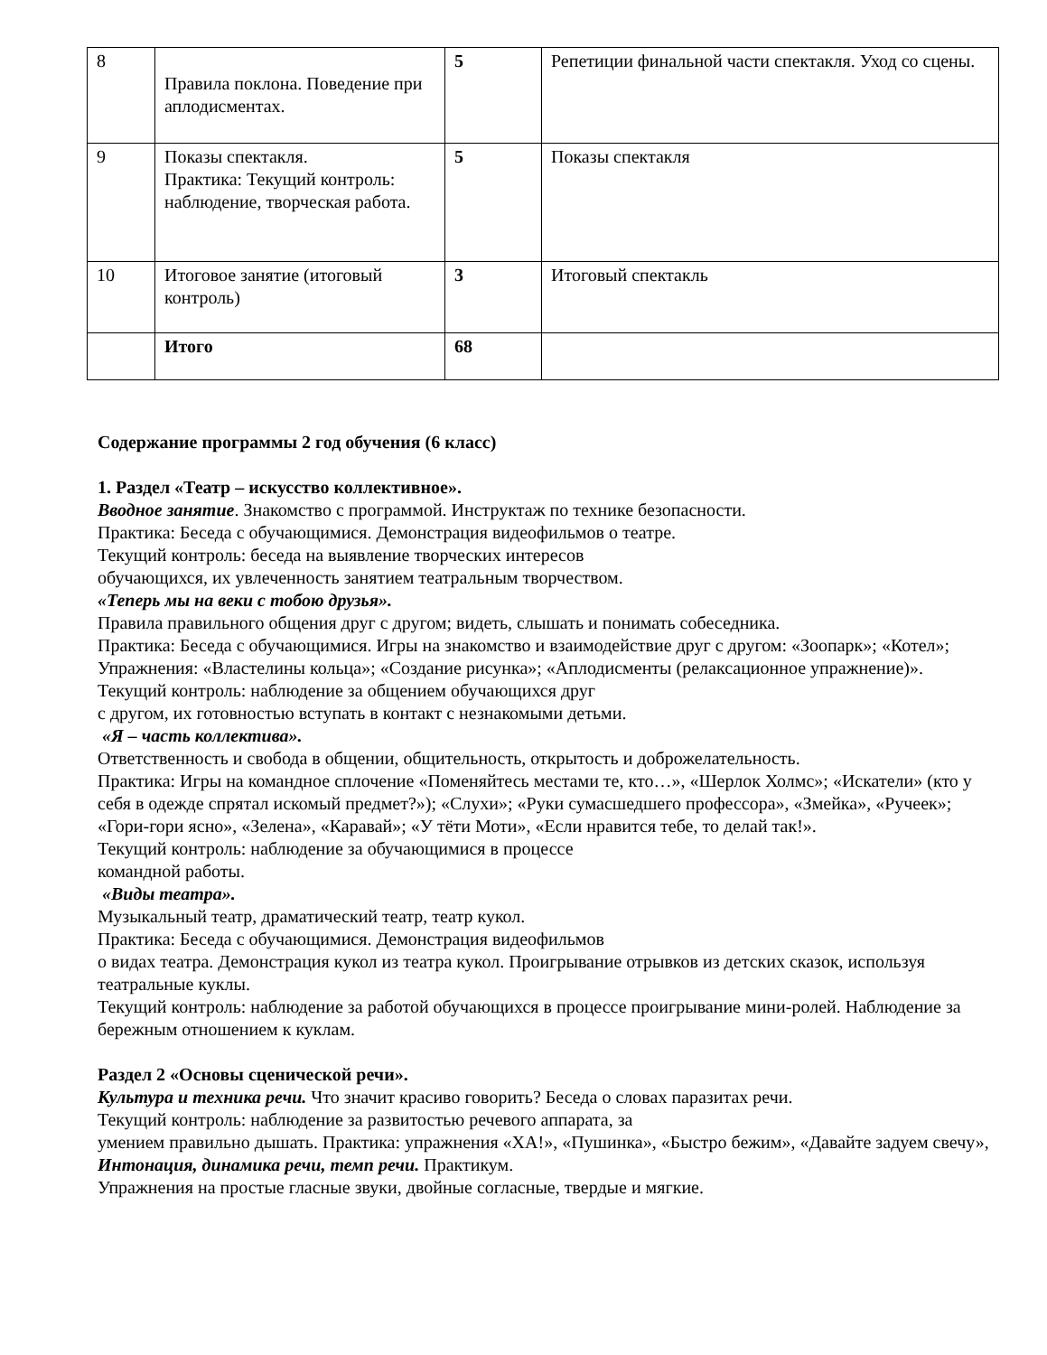| 8 | Правила поклона. Поведение при аплодисментах. | 5 | Репетиции финальной части спектакля. Уход со сцены. |
| 9 | Показы спектакля. Практика: Текущий контроль: наблюдение, творческая работа. | 5 | Показы спектакля |
| 10 | Итоговое занятие (итоговый контроль) | 3 | Итоговый спектакль |
| | Итого | 68 | |
Содержание программы 2 год обучения (6 класс)
1. Раздел «Театр – искусство коллективное».
Вводное занятие. Знакомство с программой. Инструктаж по технике безопасности.
Практика: Беседа с обучающимися. Демонстрация видеофильмов о театре.
Текущий контроль: беседа на выявление творческих интересов
обучающихся, их увлеченность занятием театральным творчеством.
«Теперь мы на веки с тобою друзья».
Правила правильного общения друг с другом; видеть, слышать и понимать собеседника.
Практика: Беседа с обучающимися. Игры на знакомство и взаимодействие друг с другом: «Зоопарк»; «Котел»; Упражнения: «Властелины кольца»; «Создание рисунка»; «Аплодисменты (релаксационное упражнение)».
Текущий контроль: наблюдение за общением обучающихся друг
с другом, их готовностью вступать в контакт с незнакомыми детьми.
«Я – часть коллектива».
Ответственность и свобода в общении, общительность, открытость и доброжелательность.
Практика: Игры на командное сплочение «Поменяйтесь местами те, кто…», «Шерлок Холмс»; «Искатели» (кто у себя в одежде спрятал искомый предмет?»); «Слухи»; «Руки сумасшедшего профессора», «Змейка», «Ручеек»; «Гори-гори ясно», «Зелена», «Каравай»; «У тёти Моти», «Если нравится тебе, то делай так!».
Текущий контроль: наблюдение за обучающимися в процессе
командной работы.
«Виды театра».
Музыкальный театр, драматический театр, театр кукол.
Практика: Беседа с обучающимися. Демонстрация видеофильмов
о видах театра. Демонстрация кукол из театра кукол. Проигрывание отрывков из детских сказок, используя театральные куклы.
Текущий контроль: наблюдение за работой обучающихся в процессе проигрывание мини-ролей. Наблюдение за бережным отношением к куклам.
Раздел 2 «Основы сценической речи».
Культура и техника речи. Что значит красиво говорить? Беседа о словах паразитах речи.
Текущий контроль: наблюдение за развитостью речевого аппарата, за
умением правильно дышать. Практика: упражнения «ХА!», «Пушинка», «Быстро бежим», «Давайте задуем свечу»,
Интонация, динамика речи, темп речи. Практикум.
Упражнения на простые гласные звуки, двойные согласные, твердые и мягкие.